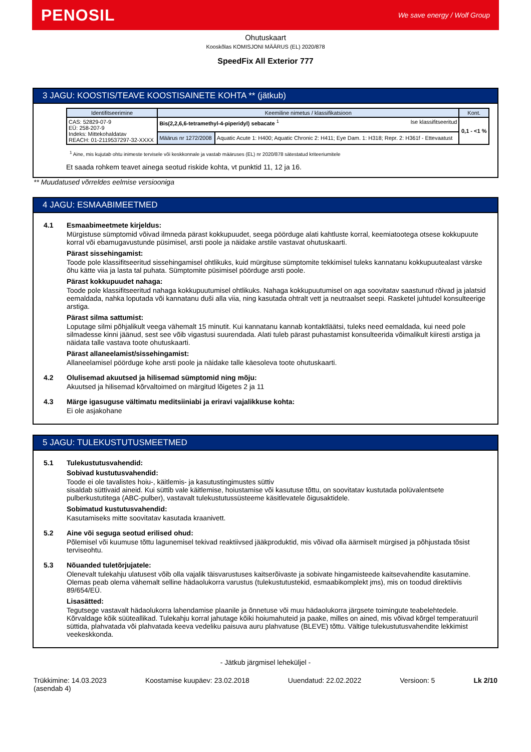PENOSIL We save energy / Wolf Group
Ohutuskaart
Kooskõlas KOMISJONI MÄÄRUS (EL) 2020/878
SpeedFix All Exterior 777
3 JAGU: KOOSTIS/TEAVE KOOSTISAINETE KOHTA ** (jätkub)
| Identifitseerimine | Keemiline nimetus / klassifikatsioon | | Kont. |
| --- | --- | --- | --- |
| CAS: 52829-07-9 EÜ: 258-207-9 Indeks: Mittekohaldatav REACH: 01-2119537297-32-XXXX | Bis(2,2,6,6-tetramethyl-4-piperidyl) sebacate <sup>1</sup> Ise klassifitseeritud | | 0,1 - <1 % |
| | Määrus nr 1272/2008 | Aquatic Acute 1: H400; Aquatic Chronic 2: H411; Eye Dam. 1: H318; Repr. 2: H361f - Ettevaatust | |
<sup>1</sup> Aine, mis kujutab ohtu inimeste tervisele või keskkonnale ja vastab määruses (EL) nr 2020/878 sätestatud kriteeriumitele
Et saada rohkem teavet ainega seotud riskide kohta, vt punktid 11, 12 ja 16.
** Muudatused võrreldes eelmise versiooniga
4 JAGU: ESMAABIMEETMED
4.1 Esmaabimeetmete kirjeldus:
Mürgistuse sümptomid võivad ilmneda pärast kokkupuudet, seega pöörduge alati kahtluste korral, keemiatootega otsese kokkupuute korral või ebamugavustunde püsimisel, arsti poole ja näidake arstile vastavat ohutuskaarti.
Pärast sissehingamist:
Toode pole klassifitseeritud sissehingamisel ohtlikuks, kuid mürgituse sümptomite tekkimisel tuleks kannatanu kokkupuutealast värske õhu kätte viia ja lasta tal puhata. Sümptomite püsimisel pöörduge arsti poole.
Pärast kokkupuudet nahaga:
Toode pole klassifitseeritud nahaga kokkupuutumisel ohtlikuks. Nahaga kokkupuutumisel on aga soovitatav saastunud rõivad ja jalatsid eemaldada, nahka loputada või kannatanu duši alla viia, ning kasutada ohtralt vett ja neutraalset seepi. Rasketel juhtudel konsulteerige arstiga.
Pärast silma sattumist:
Loputage silmi põhjalikult veega vähemalt 15 minutit. Kui kannatanu kannab kontaktläätsi, tuleks need eemaldada, kui need pole silmadesse kinni jäänud, sest see võib vigastusi suurendada. Alati tuleb pärast puhastamist konsulteerida võimalikult kiiresti arstiga ja näidata talle vastava toote ohutuskaarti.
Pärast allaneelamist/sissehingamist:
Allaneelamisel pöörduge kohe arsti poole ja näidake talle käesoleva toote ohutuskaarti.
4.2 Olulisemad akuutsed ja hilisemad sümptomid ning mõju:
Akuutsed ja hilisemad kõrvaltoimed on märgitud lõigetes 2 ja 11
4.3 Märge igasuguse vältimatu meditsiiniabi ja eriravi vajalikkuse kohta:
Ei ole asjakohane
5 JAGU: TULEKUSTUTUSMEETMED
5.1 Tulekustutusvahendid:
Sobivad kustutusvahendid:
Toode ei ole tavalistes hoiu-, käitlemis- ja kasutustingimustes süttiv
sisaldab süttivaid aineid. Kui süttib vale käitlemise, hoiustamise või kasutuse tõttu, on soovitatav kustutada polüvalentsete pulberkustutitega (ABC-pulber), vastavalt tulekustutussüsteeme käsitlevatele õigusaktidele.
Sobimatud kustutusvahendid:
Kasutamiseks mitte soovitatav kasutada kraanivett.
5.2 Aine või seguga seotud erilised ohud:
Põlemisel või kuumuse tõttu lagunemisel tekivad reaktiivsed jääkproduktid, mis võivad olla äärmiselt mürgised ja põhjustada tõsist terviseohtu.
5.3 Nõuanded tuletõrjujatele:
Olenevalt tulekahju ulatusest võib olla vajalik täisvarustuses kaitserõivaste ja sobivate hingamisteede kaitsevahendite kasutamine. Olemas peab olema vähemalt selline hädaolukorra varustus (tulekustutustekid, esmaabikomplekt jms), mis on toodud direktiivis 89/654/EÜ.
Lisasätted:
Tegutsege vastavalt hädaolukorra lahendamise plaanile ja õnnetuse või muu hädaolukorra järgsete toimingute teabelehtedele. Kõrvaldage kõik süüteallikad. Tulekahju korral jahutage kõiki hoiumahuteid ja paake, milles on ained, mis võivad kõrgel temperatuuril süttida, plahvatada või plahvatada keeva vedeliku paisuva auru plahvatuse (BLEVE) tõttu. Vältige tulekustutusvahendite lekkimist veekeskkonda.
- Jätkub järgmisel leheküljel -
Trükkimine: 14.03.2023
(asendab 4) Koostamise kuupäev: 23.02.2018 Uuendatud: 22.02.2022 Versioon: 5 Lk 2/10